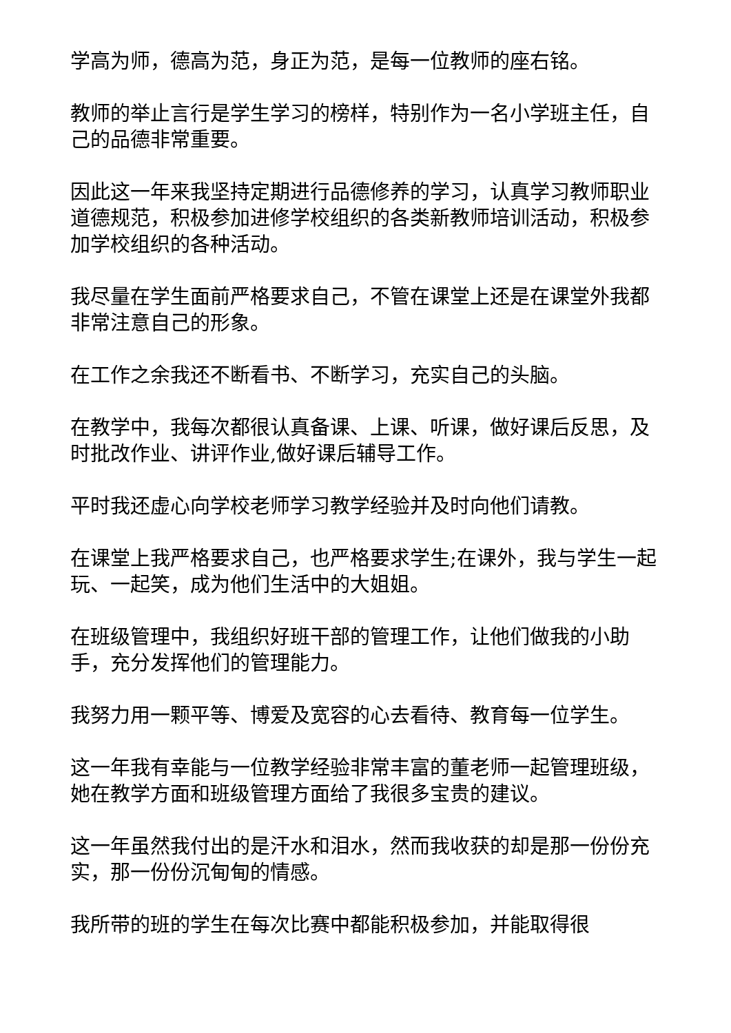学高为师，德高为范，身正为范，是每一位教师的座右铭。
教师的举止言行是学生学习的榜样，特别作为一名小学班主任，自己的品德非常重要。
因此这一年来我坚持定期进行品德修养的学习，认真学习教师职业道德规范，积极参加进修学校组织的各类新教师培训活动，积极参加学校组织的各种活动。
我尽量在学生面前严格要求自己，不管在课堂上还是在课堂外我都非常注意自己的形象。
在工作之余我还不断看书、不断学习，充实自己的头脑。
在教学中，我每次都很认真备课、上课、听课，做好课后反思，及时批改作业、讲评作业,做好课后辅导工作。
平时我还虚心向学校老师学习教学经验并及时向他们请教。
在课堂上我严格要求自己，也严格要求学生;在课外，我与学生一起玩、一起笑，成为他们生活中的大姐姐。
在班级管理中，我组织好班干部的管理工作，让他们做我的小助手，充分发挥他们的管理能力。
我努力用一颗平等、博爱及宽容的心去看待、教育每一位学生。
这一年我有幸能与一位教学经验非常丰富的董老师一起管理班级，她在教学方面和班级管理方面给了我很多宝贵的建议。
这一年虽然我付出的是汗水和泪水，然而我收获的却是那一份份充实，那一份份沉甸甸的情感。
我所带的班的学生在每次比赛中都能积极参加，并能取得很